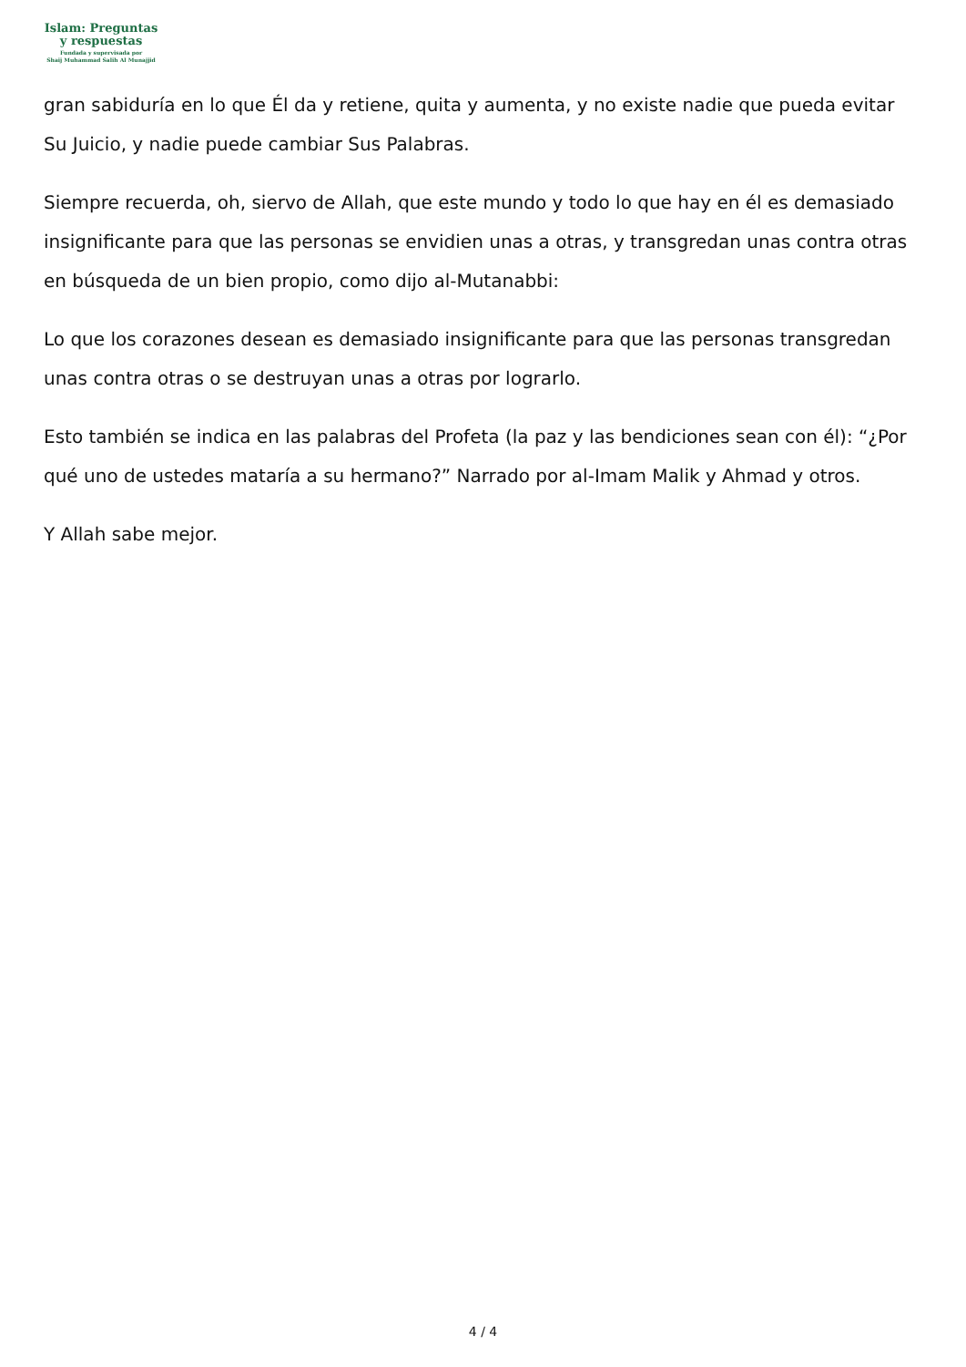Islam: Preguntas
y respuestas
Fundada y supervisada por
Shaij Muhammad Salih Al Munajjid
gran sabiduría en lo que Él da y retiene, quita y aumenta, y no existe nadie que pueda evitar Su Juicio, y nadie puede cambiar Sus Palabras.
Siempre recuerda, oh, siervo de Allah, que este mundo y todo lo que hay en él es demasiado insignificante para que las personas se envidien unas a otras, y transgredan unas contra otras en búsqueda de un bien propio, como dijo al-Mutanabbi:
Lo que los corazones desean es demasiado insignificante para que las personas transgredan unas contra otras o se destruyan unas a otras por lograrlo.
Esto también se indica en las palabras del Profeta (la paz y las bendiciones sean con él): “¿Por qué uno de ustedes mataría a su hermano?” Narrado por al-Imam Malik y Ahmad y otros.
Y Allah sabe mejor.
4 / 4